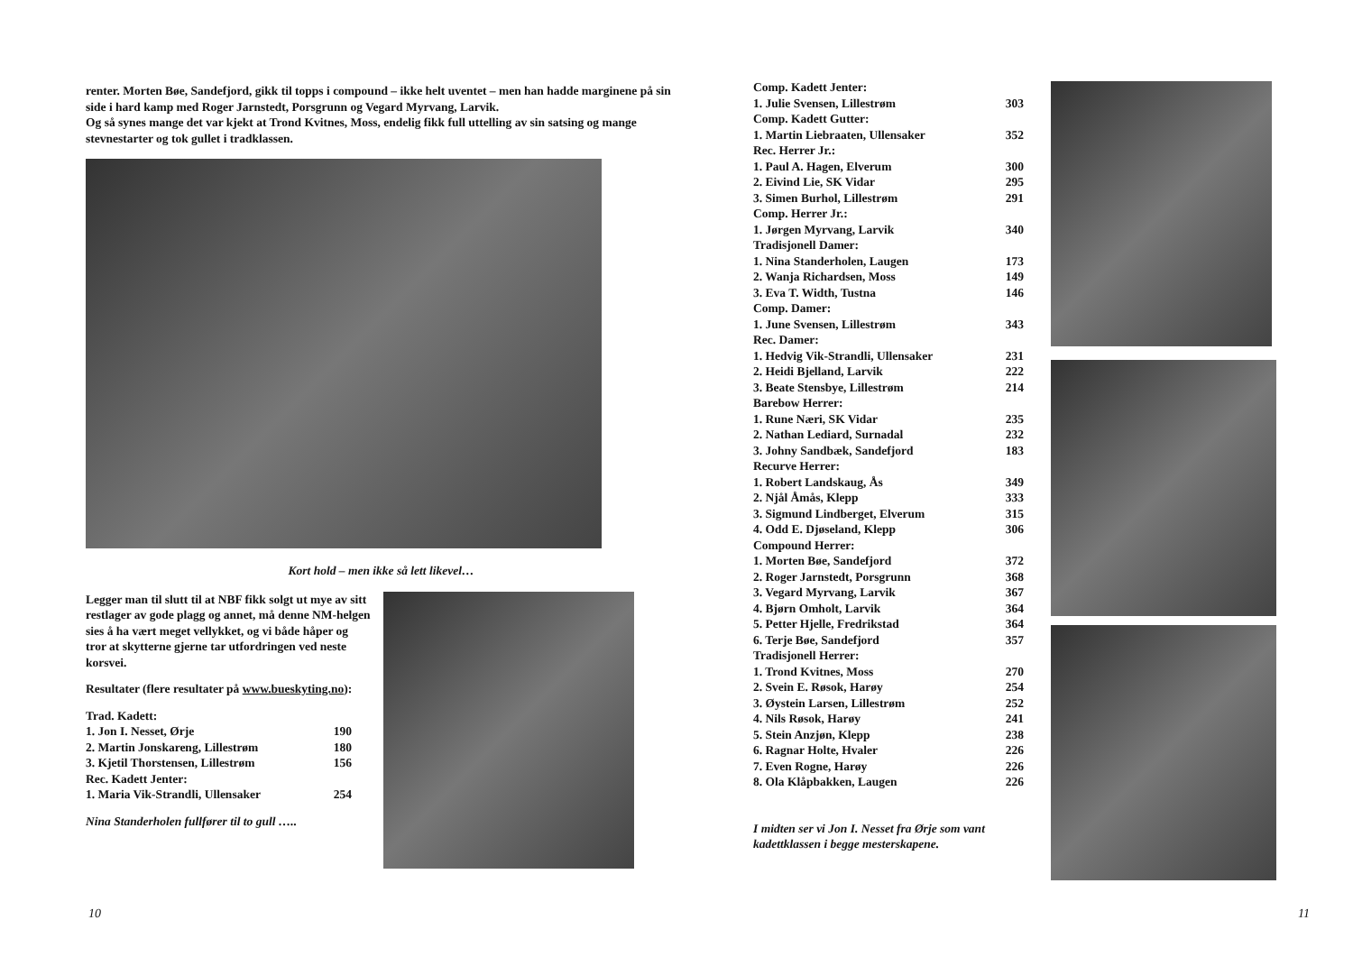renter. Morten Bøe, Sandefjord, gikk til topps i compound – ikke helt uventet – men han hadde marginene på sin side i hard kamp med Roger Jarnstedt, Porsgrunn og Vegard Myrvang, Larvik.
Og så synes mange det var kjekt at Trond Kvitnes, Moss, endelig fikk full uttelling av sin satsing og mange stevnestarter og tok gullet i tradklassen.
Kort hold – men ikke så lett likevel…
Legger man til slutt til at NBF fikk solgt ut mye av sitt restlager av gode plagg og annet, må denne NM-helgen sies å ha vært meget vellykket, og vi både håper og tror at skytterne gjerne tar utfordringen ved neste korsvei.
Resultater (flere resultater på www.bueskyting.no):
| Trad. Kadett: | |
| 1. Jon I. Nesset, Ørje | 190 |
| 2. Martin Jonskareng, Lillestrøm | 180 |
| 3. Kjetil Thorstensen, Lillestrøm | 156 |
| Rec. Kadett Jenter: | |
| 1. Maria Vik-Strandli, Ullensaker | 254 |
Nina Standerholen fullfører til to gull …..
10
| Comp. Kadett Jenter: | |
| 1. Julie Svensen, Lillestrøm | 303 |
| Comp. Kadett Gutter: | |
| 1. Martin Liebraaten, Ullensaker | 352 |
| Rec. Herrer Jr.: | |
| 1. Paul A. Hagen, Elverum | 300 |
| 2. Eivind Lie, SK Vidar | 295 |
| 3. Simen Burhol, Lillestrøm | 291 |
| Comp. Herrer Jr.: | |
| 1. Jørgen Myrvang, Larvik | 340 |
| Tradisjonell Damer: | |
| 1. Nina Standerholen, Laugen | 173 |
| 2. Wanja Richardsen, Moss | 149 |
| 3. Eva T. Width, Tustna | 146 |
| Comp. Damer: | |
| 1. June Svensen, Lillestrøm | 343 |
| Rec. Damer: | |
| 1. Hedvig Vik-Strandli, Ullensaker | 231 |
| 2. Heidi Bjelland, Larvik | 222 |
| 3. Beate Stensbye, Lillestrøm | 214 |
| Barebow Herrer: | |
| 1. Rune Næri, SK Vidar | 235 |
| 2. Nathan Lediard, Surnadal | 232 |
| 3. Johny Sandbæk, Sandefjord | 183 |
| Recurve Herrer: | |
| 1. Robert Landskaug, Ås | 349 |
| 2. Njål Åmås, Klepp | 333 |
| 3. Sigmund Lindberget, Elverum | 315 |
| 4. Odd E. Djøseland, Klepp | 306 |
| Compound Herrer: | |
| 1. Morten Bøe, Sandefjord | 372 |
| 2. Roger Jarnstedt, Porsgrunn | 368 |
| 3. Vegard Myrvang, Larvik | 367 |
| 4. Bjørn Omholt, Larvik | 364 |
| 5. Petter Hjelle, Fredrikstad | 364 |
| 6. Terje Bøe, Sandefjord | 357 |
| Tradisjonell Herrer: | |
| 1. Trond Kvitnes, Moss | 270 |
| 2. Svein E. Røsok, Harøy | 254 |
| 3. Øystein Larsen, Lillestrøm | 252 |
| 4. Nils Røsok, Harøy | 241 |
| 5. Stein Anzjøn, Klepp | 238 |
| 6. Ragnar Holte, Hvaler | 226 |
| 7. Even Rogne, Harøy | 226 |
| 8. Ola Klåpbakken, Laugen | 226 |
I midten ser vi Jon I. Nesset fra Ørje som vant kadettklassen i begge mesterskapene.
11